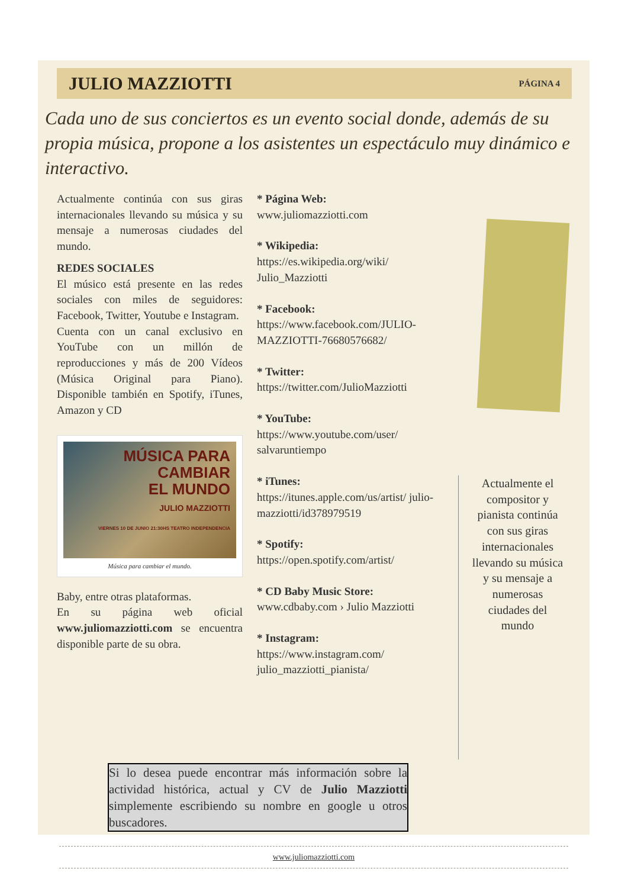JULIO MAZZIOTTI
PÁGINA 4
Cada uno de sus conciertos es un evento social donde, además de su propia música, propone a los asistentes un espectáculo muy dinámico e interactivo.
Actualmente continúa con sus giras internacionales llevando su música y su mensaje a numerosas ciudades del mundo.
REDES SOCIALES
El músico está presente en las redes sociales con miles de seguidores: Facebook, Twitter, Youtube e Instagram.
Cuenta con un canal exclusivo en YouTube con un millón de reproducciones y más de 200 Vídeos (Música Original para Piano). Disponible también en Spotify, iTunes, Amazon y CD
MÚSICA PARA
CAMBIAR
EL MUNDO
JULIO MAZZIOTTI
VIERNES 10 DE JUNIO 21:30HS TEATRO INDEPENDENCIA
Música para cambiar el mundo.
Baby, entre otras plataformas.
En su página web oficial www.juliomazziotti.com se encuentra disponible parte de su obra.
* Página Web:
www.juliomazziotti.com
* Wikipedia:
https://es.wikipedia.org/wiki/ Julio_Mazziotti
* Facebook:
https://www.facebook.com/JULIO-MAZZIOTTI-76680576682/
* Twitter:
https://twitter.com/JulioMazziotti
* YouTube:
https://www.youtube.com/user/ salvaruntiempo
* iTunes:
https://itunes.apple.com/us/artist/ julio-mazziotti/id378979519
* Spotify:
https://open.spotify.com/artist/
* CD Baby Music Store:
www.cdbaby.com › Julio Mazziotti
* Instagram:
https://www.instagram.com/ julio_mazziotti_pianista/
Actualmente el compositor y pianista continúa con sus giras internacionales llevando su música y su mensaje a numerosas ciudades del mundo
Si lo desea puede encontrar más información sobre la actividad histórica, actual y CV de Julio Mazziotti simplemente escribiendo su nombre en google u otros buscadores.
www.juliomazziotti.com